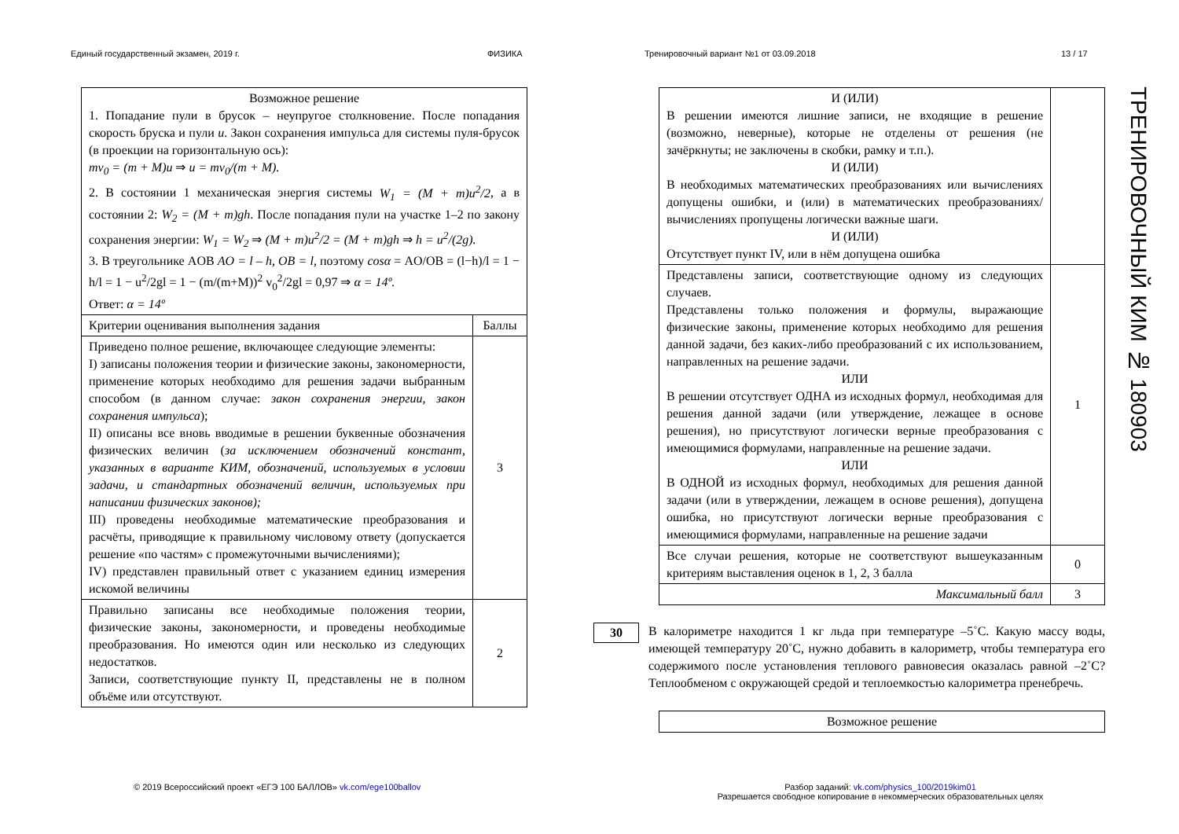Единый государственный экзамен, 2019 г. ФИЗИКА Тренировочный вариант №1 от 03.09.2018 13 / 17
| Возможное решение 1. Попадание пули в брусок – неупругое столкновение. После попадания скорость бруска и пули u . Закон сохранения импульса для системы пуля-брусок (в проекции на горизонтальную ось): mv<sub>0</sub> = (m + M)u ⇒ u = mv<sub>0</sub>/(m + M). 2. В состоянии 1 механическая энергия системы W<sub>1</sub> = (M + m)u<sup>2</sup>/2 , а в состоянии 2: W<sub>2</sub> = (M + m)gh . После попадания пули на участке 1–2 по закону сохранения энергии: W<sub>1</sub> = W<sub>2</sub> ⇒ (M + m)u<sup>2</sup>/2 = (M + m)gh ⇒ h = u<sup>2</sup>/(2g). 3. В треугольнике AOB AO = l – h, OB = l, поэтому cosα = AO/OB = (l−h)/l = 1 − h/l = 1 − u<sup>2</sup>/2gl = 1 − (m/(m+M))<sup>2</sup> v<sub>0</sub><sup>2</sup>/2gl = 0,97 ⇒ α = 14º. Ответ: α = 14º | |
| Критерии оценивания выполнения задания | Баллы |
| Приведено полное решение, включающее следующие элементы: I) записаны положения теории и физические законы, закономерности, применение которых необходимо для решения задачи выбранным способом (в данном случае: закон сохранения энергии, закон сохранения импульса ); II) описаны все вновь вводимые в решении буквенные обозначения физических величин ( за исключением обозначений констант, указанных в варианте КИМ, обозначений, используемых в условии задачи, и стандартных обозначений величин, используемых при написании физических законов); III) проведены необходимые математические преобразования и расчёты, приводящие к правильному числовому ответу (допускается решение «по частям» с промежуточными вычислениями); IV) представлен правильный ответ с указанием единиц измерения искомой величины | 3 |
| Правильно записаны все необходимые положения теории, физические законы, закономерности, и проведены необходимые преобразования. Но имеются один или несколько из следующих недостатков. Записи, соответствующие пункту II, представлены не в полном объёме или отсутствуют. | 2 |
| И (ИЛИ) В решении имеются лишние записи, не входящие в решение (возможно, неверные), которые не отделены от решения (не зачёркнуты; не заключены в скобки, рамку и т.п.). И (ИЛИ) В необходимых математических преобразованиях или вычислениях допущены ошибки, и (или) в математических преобразованиях/ вычислениях пропущены логически важные шаги. И (ИЛИ) Отсутствует пункт IV, или в нём допущена ошибка | |
| Представлены записи, соответствующие одному из следующих случаев. Представлены только положения и формулы, выражающие физические законы, применение которых необходимо для решения данной задачи, без каких-либо преобразований с их использованием, направленных на решение задачи. ИЛИ В решении отсутствует ОДНА из исходных формул, необходимая для решения данной задачи (или утверждение, лежащее в основе решения), но присутствуют логически верные преобразования с имеющимися формулами, направленные на решение задачи. ИЛИ В ОДНОЙ из исходных формул, необходимых для решения данной задачи (или в утверждении, лежащем в основе решения), допущена ошибка, но присутствуют логически верные преобразования с имеющимися формулами, направленные на решение задачи | 1 |
| Все случаи решения, которые не соответствуют вышеуказанным критериям выставления оценок в 1, 2, 3 балла | 0 |
| Максимальный балл | 3 |
30
В калориметре находится 1 кг льда при температуре –5˚С. Какую массу воды, имеющей температуру 20˚С, нужно добавить в калориметр, чтобы температура его содержимого после установления теплового равновесия оказалась равной –2˚С? Теплообменом с окружающей средой и теплоемкостью калориметра пренебречь.
| Возможное решение |
ТРЕНИРОВОЧНЫЙ КИМ № 180903
© 2019 Всероссийский проект «ЕГЭ 100 БАЛЛОВ» vk.com/ege100ballov
Разбор заданий: vk.com/physics_100/2019kim01
Разрешается свободное копирование в некоммерческих образовательных целях